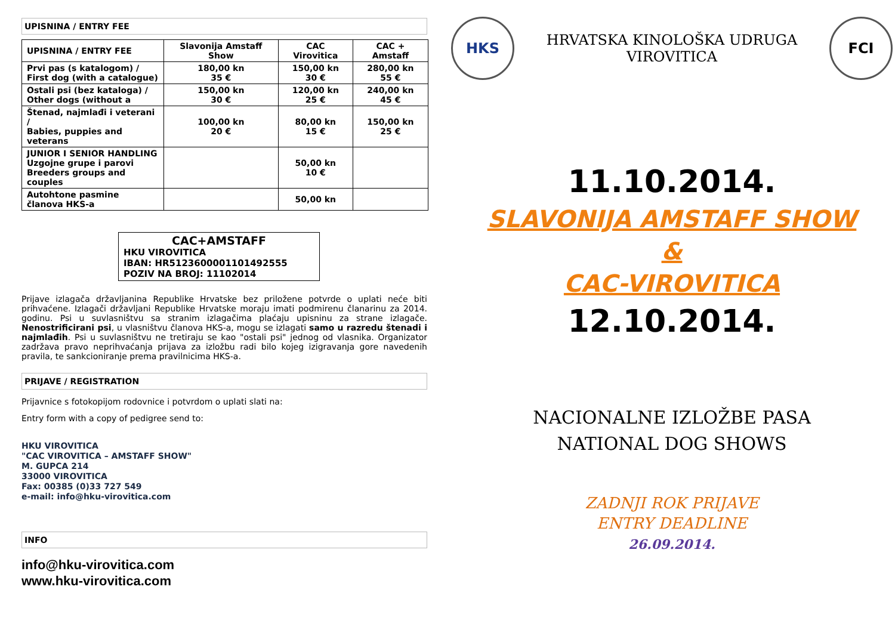UPISNINA / ENTRY FEE
| UPISNINA / ENTRY FEE | Slavonija Amstaff Show | CAC Virovitica | CAC + Amstaff |
| --- | --- | --- | --- |
| Prvi pas (s katalogom) / First dog (with a catalogue) | 180,00 kn 35 € | 150,00 kn 30 € | 280,00 kn 55 € |
| Ostali psi (bez kataloga) / Other dogs (without a | 150,00 kn 30 € | 120,00 kn 25 € | 240,00 kn 45 € |
| Štenad, najmlađi i veterani / Babies, puppies and veterans | 100,00 kn 20 € | 80,00 kn 15 € | 150,00 kn 25 € |
| JUNIOR I SENIOR HANDLING Uzgojne grupe i parovi Breeders groups and couples | | 50,00 kn 10 € | |
| Autohtone pasmine članova HKS-a | | 50,00 kn | |
CAC+AMSTAFF
HKU VIROVITICA
IBAN: HR5123600001101492555
POZIV NA BROJ: 11102014
Prijave izlagača državljanina Republike Hrvatske bez priložene potvrde o uplati neće biti prihvaćene. Izlagači državljani Republike Hrvatske moraju imati podmirenu članarinu za 2014. godinu. Psi u suvlasništvu sa stranim izlagačima plaćaju upisninu za strane izlagače. Nenostrificirani psi, u vlasništvu članova HKS-a, mogu se izlagati samo u razredu štenadi i najmlađih. Psi u suvlasništvu ne tretiraju se kao "ostali psi" jednog od vlasnika. Organizator zadržava pravo neprihvaćanja prijava za izložbu radi bilo kojeg izigravanja gore navedenih pravila, te sankcioniranje prema pravilnicima HKS-a.
PRIJAVE / REGISTRATION
Prijavnice s fotokopijom rodovnice i potvrdom o uplati slati na:
Entry form with a copy of pedigree send to:
HKU VIROVITICA
"CAC VIROVITICA – AMSTAFF SHOW"
M. GUPCA 214
33000 VIROVITICA
Fax: 00385 (0)33 727 549
e-mail: info@hku-virovitica.com
INFO
info@hku-virovitica.com
www.hku-virovitica.com
HKS
HRVATSKA KINOLOŠKA UDRUGA
VIROVITICA
FCI
11.10.2014.
SLAVONIJA AMSTAFF SHOW
&
CAC-VIROVITICA
12.10.2014.
NACIONALNE IZLOŽBE PASA
NATIONAL DOG SHOWS
ZADNJI ROK PRIJAVE
ENTRY DEADLINE
26.09.2014.